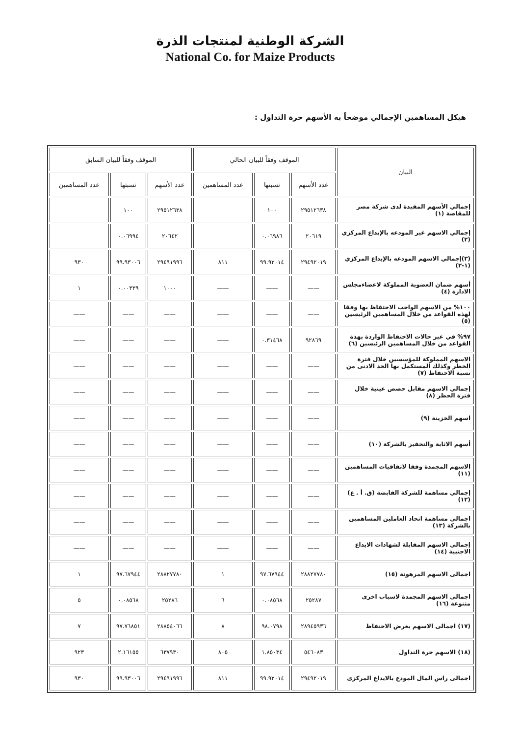الشركة الوطنية لمنتجات الذرة
National Co. for Maize Products
هيكل المساهمين الإجمالي موضحاً به الأسهم حرة التداول :
| البيان | الموقف وفقاً للبيان الحالي | | | الموقف وفقاً للبيان السابق | | |
| --- | --- | --- | --- | --- | --- | --- |
| | عدد الأسهم | نسبتها | عدد المساهمين | عدد الأسهم | نسبتها | عدد المساهمين |
| إجمالي الأسهم المقيدة لدى شركة مصر للمقاصة (١) | ٢٩٥١٢٦٣٨ | ١٠٠ | | ٢٩٥١٢٦٣٨ | ١٠٠ | |
| إجمالي الاسهم غير المودعه بالإيداع المركزي (٢) | ٢٠٦١٩ | ٠.٠٦٩٨٦ | | ٢٠٦٤٢ | ٠.٠٦٩٩٤ | |
| (٣)إجمالي الاسهم المودعه بالإيداع المركزي (١-٢) | ٢٩٤٩٢٠١٩ | ٩٩.٩٣٠١٤ | ٨١١ | ٢٩٤٩١٩٩٦ | ٩٩.٩٣٠٠٦ | ٩٣٠ |
| أسهم ضمان العضوية المملوكة لاعضاءمجلس الادارة (٤) | —— | —— | —— | ١٠٠٠ | ٠.٠٠٣٣٩ | ١ |
| ١٠٠% من الاسهم الواجب الاحتفاظ بها وفقا لهذه القواعد من خلال المساهمين الرئيسين (٥) | —— | —— | —— | —— | —— | —— |
| ٩٧% في غير حالات الاحتفاظ الواردة بهذة القواعد من خلال المساهمين الرئيسين (٦) | ٩٢٨٦٩ | ٠.٣١٤٦٨ | —— | —— | —— | —— |
| الاسهم المملوكة للمؤسسين خلال فترة الحظر وكذلك المستكمل بها الحد الادنى من نسبة الاحتفاظ (٧) | —— | —— | —— | —— | —— | —— |
| إجمالي الاسهم مقابل حصص عينية خلال فترة الحظر (٨) | —— | —— | —— | —— | —— | —— |
| اسهم الخزينة (٩) | —— | —— | —— | —— | —— | —— |
| أسهم الاثابة والتحفيز بالشركة (١٠) | —— | —— | —— | —— | —— | —— |
| الاسهم المجمدة وفقا لاتفاقيات المساهمين (١١) | —— | —— | —— | —— | —— | —— |
| إجمالي مساهمة للشركة القابضة (ق. أ . ع) (١٢) | —— | —— | —— | —— | —— | —— |
| اجمالى مساهمة اتحاد العاملين المساهمين بالشركة (١٣) | —— | —— | —— | —— | —— | —— |
| إجمالي الاسهم المقابلة لشهادات الايداع الاجنبية (١٤) | —— | —— | —— | —— | —— | —— |
| اجمالى الاسهم المرهونة (١٥) | ٢٨٨٢٧٧٨٠ | ٩٧.٦٧٩٤٤ | ١ | ٢٨٨٢٧٧٨٠ | ٩٧.٦٧٩٤٤ | ١ |
| اجمالى الاسهم المجمدة لاسباب اخرى متنوعة (١٦) | ٢٥٢٨٧ | ٠.٠٨٥٦٨ | ٦ | ٢٥٢٨٦ | ٠.٠٨٥٦٨ | ٥ |
| (١٧) اجمالى الاسهم بغرض الاحتفاظ | ٢٨٩٤٥٩٣٦ | ٩٨.٠٧٩٨ | ٨ | ٢٨٨٥٤٠٦٦ | ٩٧.٧٦٨٥١ | ٧ |
| (١٨) الاسهم حرة التداول | ٥٤٦٠٨٣ | ١.٨٥٠٣٤ | ٨٠٥ | ٦٣٧٩٣٠ | ٢.١٦١٥٥ | ٩٢٣ |
| اجمالى راس المال المودع بالايداع المركزى | ٢٩٤٩٢٠١٩ | ٩٩.٩٣٠١٤ | ٨١١ | ٢٩٤٩١٩٩٦ | ٩٩.٩٣٠٠٦ | ٩٣٠ |